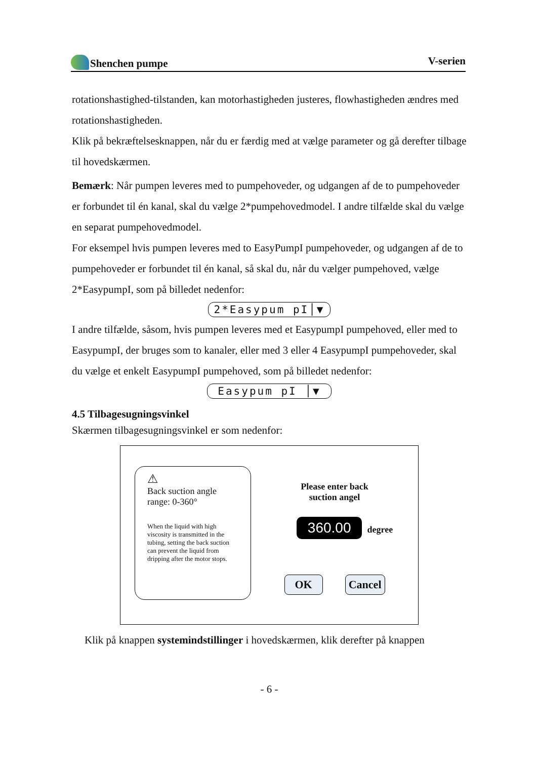Shenchen pumpe V-serien
rotationshastighed-tilstanden, kan motorhastigheden justeres, flowhastigheden ændres med rotationshastigheden.
Klik på bekræftelsesknappen, når du er færdig med at vælge parameter og gå derefter tilbage til hovedskærmen.
Bemærk: Når pumpen leveres med to pumpehoveder, og udgangen af de to pumpehoveder er forbundet til én kanal, skal du vælge 2*pumpehovedmodel. I andre tilfælde skal du vælge en separat pumpehovedmodel.
For eksempel hvis pumpen leveres med to EasyPumpI pumpehoveder, og udgangen af de to pumpehoveder er forbundet til én kanal, så skal du, når du vælger pumpehoved, vælge 2*EasypumpI, som på billedet nedenfor:
2*Easypum pI│▼
I andre tilfælde, såsom, hvis pumpen leveres med et EasypumpI pumpehoved, eller med to EasypumpI, der bruges som to kanaler, eller med 3 eller 4 EasypumpI pumpehoveder, skal du vælge et enkelt EasypumpI pumpehoved, som på billedet nedenfor:
Easypum pI │▼
4.5 Tilbagesugningsvinkel
Skærmen tilbagesugningsvinkel er som nedenfor:
⚠
Back suction angle range: 0-360°
When the liquid with high viscosity is transmitted in the tubing, setting the back suction can prevent the liquid from dripping after the motor stops.
Please enter back
suction angel
360.00 degree
OK Cancel
Klik på knappen systemindstillinger i hovedskærmen, klik derefter på knappen
- 6 -